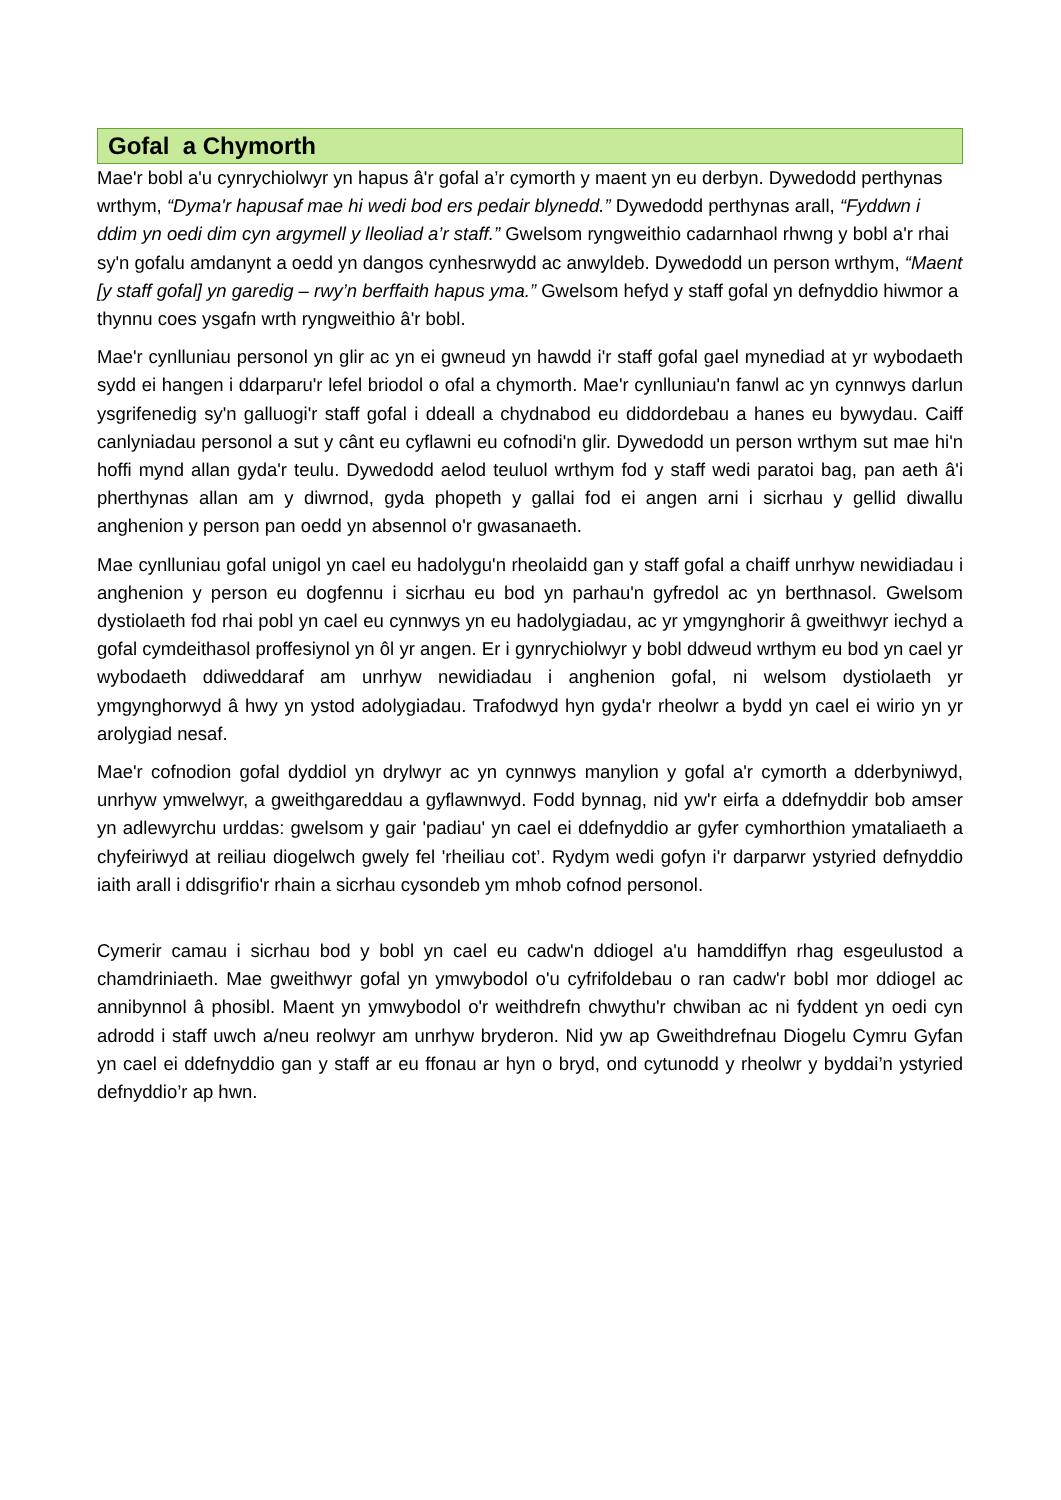Gofal a Chymorth
Mae'r bobl a'u cynrychiolwyr yn hapus â'r gofal a’r cymorth y maent yn eu derbyn. Dywedodd perthynas wrthym, “Dyma'r hapusaf mae hi wedi bod ers pedair blynedd.” Dywedodd perthynas arall, “Fyddwn i ddim yn oedi dim cyn argymell y lleoliad a’r staff.” Gwelsom ryngweithio cadarnhaol rhwng y bobl a'r rhai sy'n gofalu amdanynt a oedd yn dangos cynhesrwydd ac anwyldeb. Dywedodd un person wrthym, “Maent [y staff gofal] yn garedig – rwy’n berffaith hapus yma.” Gwelsom hefyd y staff gofal yn defnyddio hiwmor a thynnu coes ysgafn wrth ryngweithio â'r bobl.
Mae'r cynlluniau personol yn glir ac yn ei gwneud yn hawdd i'r staff gofal gael mynediad at yr wybodaeth sydd ei hangen i ddarparu'r lefel briodol o ofal a chymorth. Mae'r cynlluniau'n fanwl ac yn cynnwys darlun ysgrifenedig sy'n galluogi'r staff gofal i ddeall a chydnabod eu diddordebau a hanes eu bywydau. Caiff canlyniadau personol a sut y cânt eu cyflawni eu cofnodi'n glir. Dywedodd un person wrthym sut mae hi'n hoffi mynd allan gyda'r teulu. Dywedodd aelod teuluol wrthym fod y staff wedi paratoi bag, pan aeth â'i pherthynas allan am y diwrnod, gyda phopeth y gallai fod ei angen arni i sicrhau y gellid diwallu anghenion y person pan oedd yn absennol o'r gwasanaeth.
Mae cynlluniau gofal unigol yn cael eu hadolygu'n rheolaidd gan y staff gofal a chaiff unrhyw newidiadau i anghenion y person eu dogfennu i sicrhau eu bod yn parhau'n gyfredol ac yn berthnasol. Gwelsom dystiolaeth fod rhai pobl yn cael eu cynnwys yn eu hadolygiadau, ac yr ymgynghorir â gweithwyr iechyd a gofal cymdeithasol proffesiynol yn ôl yr angen. Er i gynrychiolwyr y bobl ddweud wrthym eu bod yn cael yr wybodaeth ddiweddaraf am unrhyw newidiadau i anghenion gofal, ni welsom dystiolaeth yr ymgynghorwyd â hwy yn ystod adolygiadau. Trafodwyd hyn gyda'r rheolwr a bydd yn cael ei wirio yn yr arolygiad nesaf.
Mae'r cofnodion gofal dyddiol yn drylwyr ac yn cynnwys manylion y gofal a'r cymorth a dderbyniwyd, unrhyw ymwelwyr, a gweithgareddau a gyflawnwyd. Fodd bynnag, nid yw'r eirfa a ddefnyddir bob amser yn adlewyrchu urddas: gwelsom y gair 'padiau' yn cael ei ddefnyddio ar gyfer cymhorthion ymataliaeth a chyfeiriwyd at reiliau diogelwch gwely fel 'rheiliau cot’. Rydym wedi gofyn i'r darparwr ystyried defnyddio iaith arall i ddisgrifio'r rhain a sicrhau cysondeb ym mhob cofnod personol.
Cymerir camau i sicrhau bod y bobl yn cael eu cadw'n ddiogel a'u hamddiffyn rhag esgeulustod a chamdriniaeth. Mae gweithwyr gofal yn ymwybodol o'u cyfrifoldebau o ran cadw'r bobl mor ddiogel ac annibynnol â phosibl. Maent yn ymwybodol o'r weithdrefn chwythu'r chwiban ac ni fyddent yn oedi cyn adrodd i staff uwch a/neu reolwyr am unrhyw bryderon. Nid yw ap Gweithdrefnau Diogelu Cymru Gyfan yn cael ei ddefnyddio gan y staff ar eu ffonau ar hyn o bryd, ond cytunodd y rheolwr y byddai’n ystyried defnyddio’r ap hwn.